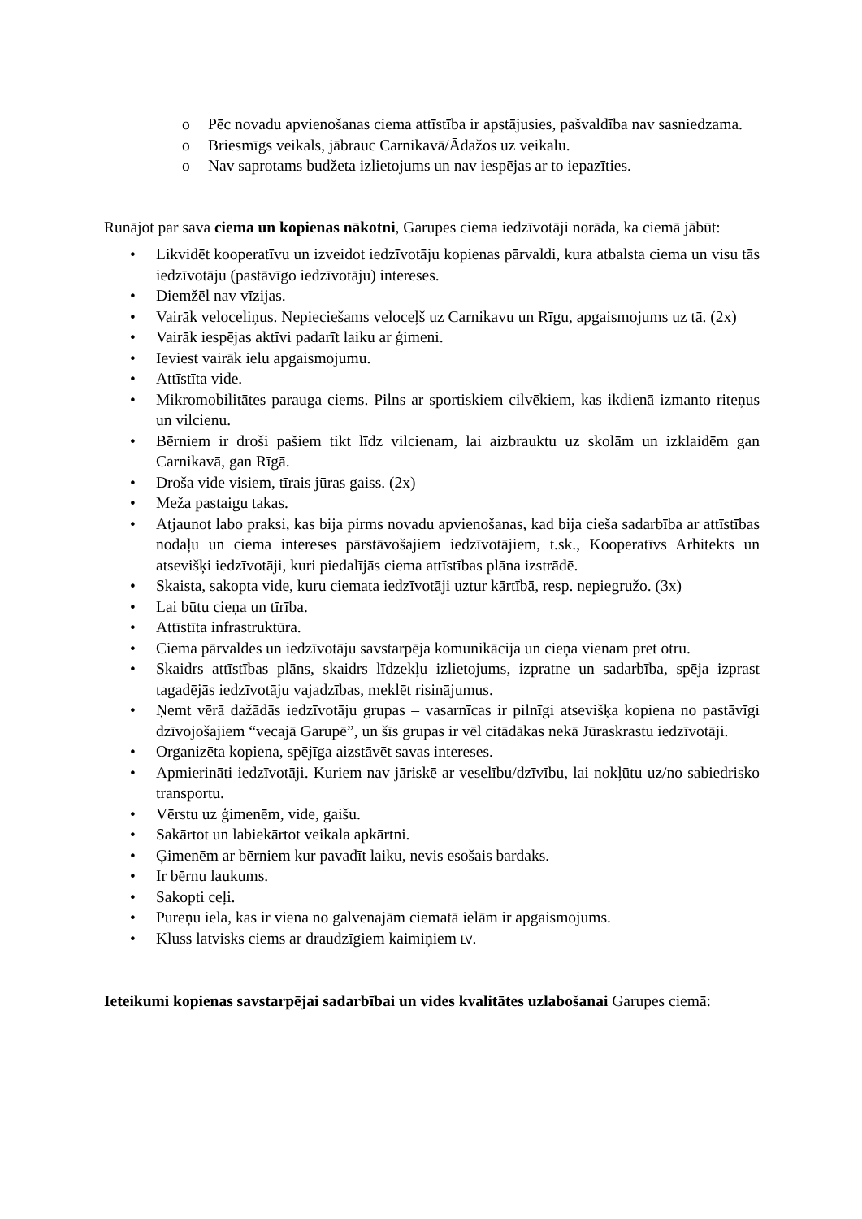o Pēc novadu apvienošanas ciema attīstība ir apstājusies, pašvaldība nav sasniedzama.
o Briesmīgs veikals, jābrauc Carnikavā/Ādažos uz veikalu.
o Nav saprotams budžeta izlietojums un nav iespējas ar to iepazīties.
Runājot par sava ciema un kopienas nākotni, Garupes ciema iedzīvotāji norāda, ka ciemā jābūt:
• Likvidēt kooperatīvu un izveidot iedzīvotāju kopienas pārvaldi, kura atbalsta ciema un visu tās iedzīvotāju (pastāvīgo iedzīvotāju) intereses.
• Diemžēl nav vīzijas.
• Vairāk veloceliņus. Nepieciešams veloceļš uz Carnikavu un Rīgu, apgaismojums uz tā. (2x)
• Vairāk iespējas aktīvi padarīt laiku ar ģimeni.
• Ieviest vairāk ielu apgaismojumu.
• Attīstīta vide.
• Mikromobilitātes parauga ciems. Pilns ar sportiskiem cilvēkiem, kas ikdienā izmanto riteņus un vilcienu.
• Bērniem ir droši pašiem tikt līdz vilcienam, lai aizbrauktu uz skolām un izklaidēm gan Carnikavā, gan Rīgā.
• Droša vide visiem, tīrais jūras gaiss. (2x)
• Meža pastaigu takas.
• Atjaunot labo praksi, kas bija pirms novadu apvienošanas, kad bija cieša sadarbība ar attīstības nodaļu un ciema intereses pārstāvošajiem iedzīvotājiem, t.sk., Kooperatīvs Arhitekts un atsevišķi iedzīvotāji, kuri piedalījās ciema attīstības plāna izstrādē.
• Skaista, sakopta vide, kuru ciemata iedzīvotāji uztur kārtībā, resp. nepiegružo. (3x)
• Lai būtu cieņa un tīrība.
• Attīstīta infrastruktūra.
• Ciema pārvaldes un iedzīvotāju savstarpēja komunikācija un cieņa vienam pret otru.
• Skaidrs attīstības plāns, skaidrs līdzekļu izlietojums, izpratne un sadarbība, spēja izprast tagadējās iedzīvotāju vajadzības, meklēt risinājumus.
• Ņemt vērā dažādās iedzīvotāju grupas – vasarnīcas ir pilnīgi atsevišķa kopiena no pastāvīgi dzīvojošajiem “vecajā Garupē”, un šīs grupas ir vēl citādākas nekā Jūraskrastu iedzīvotāji.
• Organizēta kopiena, spējīga aizstāvēt savas intereses.
• Apmierināti iedzīvotāji. Kuriem nav jāriskē ar veselību/dzīvību, lai nokļūtu uz/no sabiedrisko transportu.
• Vērstu uz ģimenēm, vide, gaišu.
• Sakārtot un labiekārtot veikala apkārtni.
• Ģimenēm ar bērniem kur pavadīt laiku, nevis esošais bardaks.
• Ir bērnu laukums.
• Sakopti ceļi.
• Pureņu iela, kas ir viena no galvenajām ciematā ielām ir apgaismojums.
• Kluss latvisks ciems ar draudzīgiem kaimiņiem LV.
Ieteikumi kopienas savstarpējai sadarbībai un vides kvalitātes uzlabošanai Garupes ciemā: